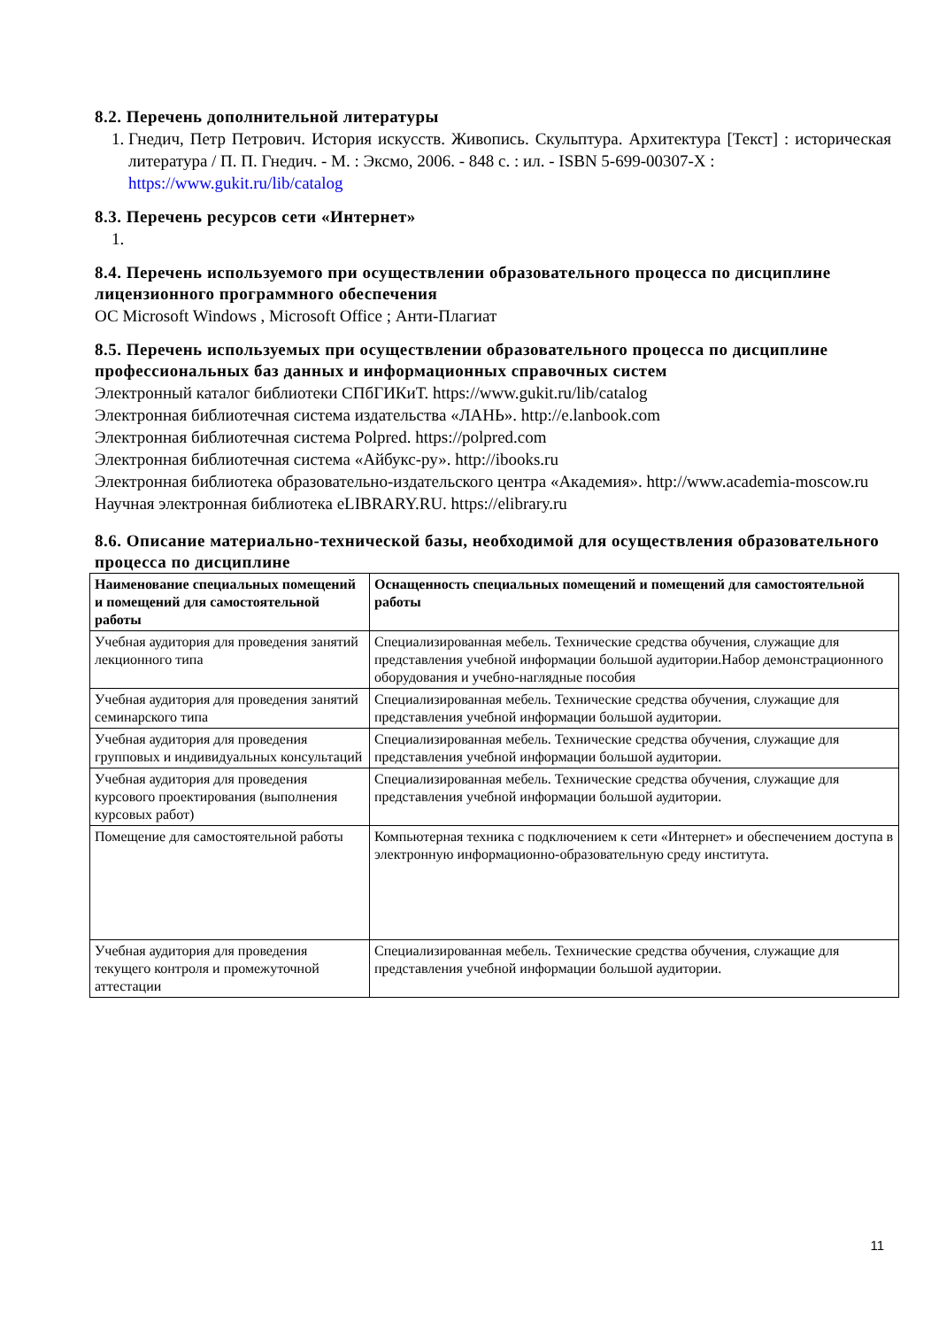8.2. Перечень дополнительной литературы
1. Гнедич, Петр Петрович. История искусств. Живопись. Скульптура. Архитектура [Текст] : историческая литература / П. П. Гнедич. - М. : Эксмо, 2006. - 848 с. : ил. - ISBN 5-699-00307-X :
https://www.gukit.ru/lib/catalog
8.3. Перечень ресурсов сети «Интернет»
8.4. Перечень используемого при осуществлении образовательного процесса по дисциплине лицензионного программного обеспечения
ОС Microsoft Windows , Microsoft Office ; Анти-Плагиат
8.5. Перечень используемых при осуществлении образовательного процесса по дисциплине профессиональных баз данных и информационных справочных систем
Электронный каталог библиотеки СПбГИКиТ. https://www.gukit.ru/lib/catalog
Электронная библиотечная система издательства «ЛАНЬ». http://e.lanbook.com
Электронная библиотечная система Polpred. https://polpred.com
Электронная библиотечная система «Айбукс-ру». http://ibooks.ru
Электронная библиотека образовательно-издательского центра «Академия». http://www.academia-moscow.ru
Научная электронная библиотека eLIBRARY.RU. https://elibrary.ru
8.6. Описание материально-технической базы, необходимой для осуществления образовательного процесса по дисциплине
| Наименование специальных помещений и помещений для самостоятельной работы | Оснащенность специальных помещений и помещений для самостоятельной работы |
| --- | --- |
| Учебная аудитория для проведения занятий лекционного типа | Специализированная мебель. Технические средства обучения, служащие для представления учебной информации большой аудитории.Набор демонстрационного оборудования и учебно-наглядные пособия |
| Учебная аудитория для проведения занятий семинарского типа | Специализированная мебель. Технические средства обучения, служащие для представления учебной информации большой аудитории. |
| Учебная аудитория для проведения групповых и индивидуальных консультаций | Специализированная мебель. Технические средства обучения, служащие для представления учебной информации большой аудитории. |
| Учебная аудитория для проведения курсового проектирования (выполнения курсовых работ) | Специализированная мебель. Технические средства обучения, служащие для представления учебной информации большой аудитории. |
| Помещение для самостоятельной работы | Компьютерная техника с подключением к сети «Интернет» и обеспечением доступа в электронную информационно-образовательную среду института. |
| Учебная аудитория для проведения текущего контроля и промежуточной аттестации | Специализированная мебель. Технические средства обучения, служащие для представления учебной информации большой аудитории. |
11